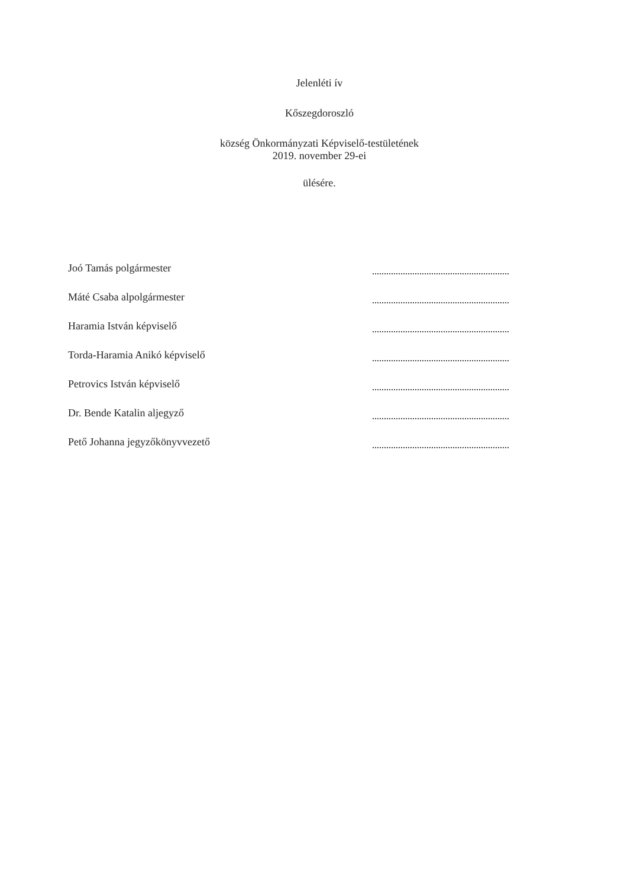Jelenléti ív
Kőszegdoroszló
község Önkormányzati Képviselő-testületének
2019. november 29-ei
ülésére.
Joó Tamás polgármester
Máté Csaba alpolgármester
Haramia István képviselő
Torda-Haramia Anikó képviselő
Petrovics István képviselő
Dr. Bende Katalin aljegyző
Pető Johanna jegyzőkönyvvezető